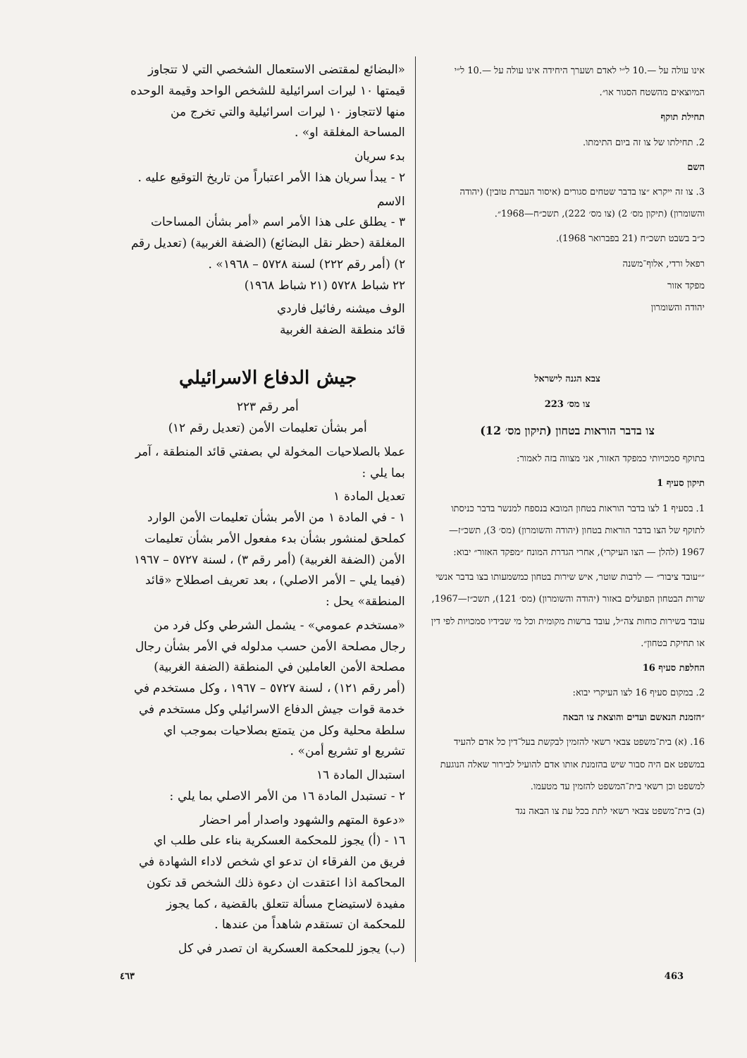אינו עולה על —.10 ל״י לאדם ושערך היחידה אינו עולה על —.10 ל״י המיוצאים מהשטח הסגור או״.
תחילת תוקף
2. תחילתו של צו זה ביום התימתו.
השם
3. צו זה ייקרא ״צו בדבר שטחים סגורים (איסור העברת טובין) (יהודה והשומרון) (תיקון מס׳ 2) (צו מס׳ 222), תשכ״ח—1968״.
כ״ב בשבט תשכ״ח (21 בפברואר 1968).
רפאל ורדי, אלוף־משנה
מפקד אזור
יהודה והשומרון
צבא הגנה לישראל
צו מס׳ 223
צו בדבר הוראות בטחון (תיקון מס׳ 12)
בתוקף סמכויותי כמפקד האזור, אני מצווה בזה לאמור:
תיקון סעיף 1
1. בסעיף 1 לצו בדבר הוראות בטחון המובא בנספח למנשר בדבר כניסתו לתוקף של הצו בדבר הוראות בטחון (יהודה והשומרון) (מס׳ 3), תשכ״ז—1967 (להלן — הצו העיקרי), אחרי הגדרת המונח ״מפקד האזור״ יבוא:
״״עובד ציבור״ — לרבות שוטר, איש שירות בטחון כמשמעותו בצו בדבר אנשי שרות הבטחון הפועלים באזור (יהודה והשומרון) (מס׳ 121), תשכ״ז—1967, עובד בשירות כוחות צה״ל, עובד ברשות מקומית וכל מי שבידיו סמכויות לפי דין או תחיקת בטחון״.
החלפת סעיף 16
2. במקום סעיף 16 לצו העיקרי יבוא:
״הזמנת הנאשם ועדים והוצאת צו הבאה
16. (א) בית־משפט צבאי רשאי להזמין לבקשת בעל־דין כל אדם להעיד במשפט אם היה סבור שיש בהזמנת אותו אדם להועיל לבירור שאלה הנוגעת למשפט וכן רשאי בית־המשפט להזמין עד מטעמו.
(ב) בית־משפט צבאי רשאי לתת בכל עת צו הבאה נגד
«البضائع لمقتضى الاستعمال الشخصي التي لا تتجاوز قيمتها ١٠ ليرات اسرائيلية للشخص الواحد وقيمة الوحده منها لاتتجاوز ١٠ ليرات اسرائيلية والتي تخرج من المساحة المغلقة او» .
بدء سريان
٢ - يبدأ سريان هذا الأمر اعتباراً من تاريخ التوقيع عليه .
الاسم
٣ - يطلق على هذا الأمر اسم «أمر بشأن المساحات المغلقة (حظر نقل البضائع) (الضفة الغربية) (تعديل رقم ٢) (أمر رقم ٢٢٢) لسنة ٥٧٢٨ – ١٩٦٨» .
٢٢ شباط ٥٧٢٨ (٢١ شباط ١٩٦٨)
الوف ميشنه رفائيل فاردي
قائد منطقة الضفة الغربية
جيش الدفاع الاسرائيلي
أمر رقم ٢٢٣
أمر بشأن تعليمات الأمن (تعديل رقم ١٢)
عملا بالصلاحيات المخولة لي بصفتي قائد المنطقة ، آمر بما يلي :
تعديل المادة ١
١ - في المادة ١ من الأمر بشأن تعليمات الأمن الوارد كملحق لمنشور بشأن بدء مفعول الأمر بشأن تعليمات الأمن (الضفة الغربية) (أمر رقم ٣) ، لسنة ٥٧٢٧ – ١٩٦٧ (فيما يلي – الأمر الاصلي) ، بعد تعريف اصطلاح «قائد المنطقة» يحل :
«مستخدم عمومي» - يشمل الشرطي وكل فرد من رجال مصلحة الأمن حسب مدلوله في الأمر بشأن رجال مصلحة الأمن العاملين في المنطقة (الضفة الغربية) (أمر رقم ١٢١) ، لسنة ٥٧٢٧ – ١٩٦٧ ، وكل مستخدم في خدمة قوات جيش الدفاع الاسرائيلي وكل مستخدم في سلطة محلية وكل من يتمتع بصلاحيات بموجب اي تشريع او تشريع أمن» .
استبدال المادة ١٦
٢ - تستبدل المادة ١٦ من الأمر الاصلي بما يلي :
«دعوة المتهم والشهود واصدار أمر احضار
١٦ - (أ) يجوز للمحكمة العسكرية بناء على طلب اي فريق من الفرقاء ان تدعو اي شخص لاداء الشهادة في المحاكمة اذا اعتقدت ان دعوة ذلك الشخص قد تكون مفيدة لاستيضاح مسألة تتعلق بالقضية ، كما يجوز للمحكمة ان تستقدم شاهداً من عندها .
(ب) يجوز للمحكمة العسكرية ان تصدر في كل
463 ٤٦٣